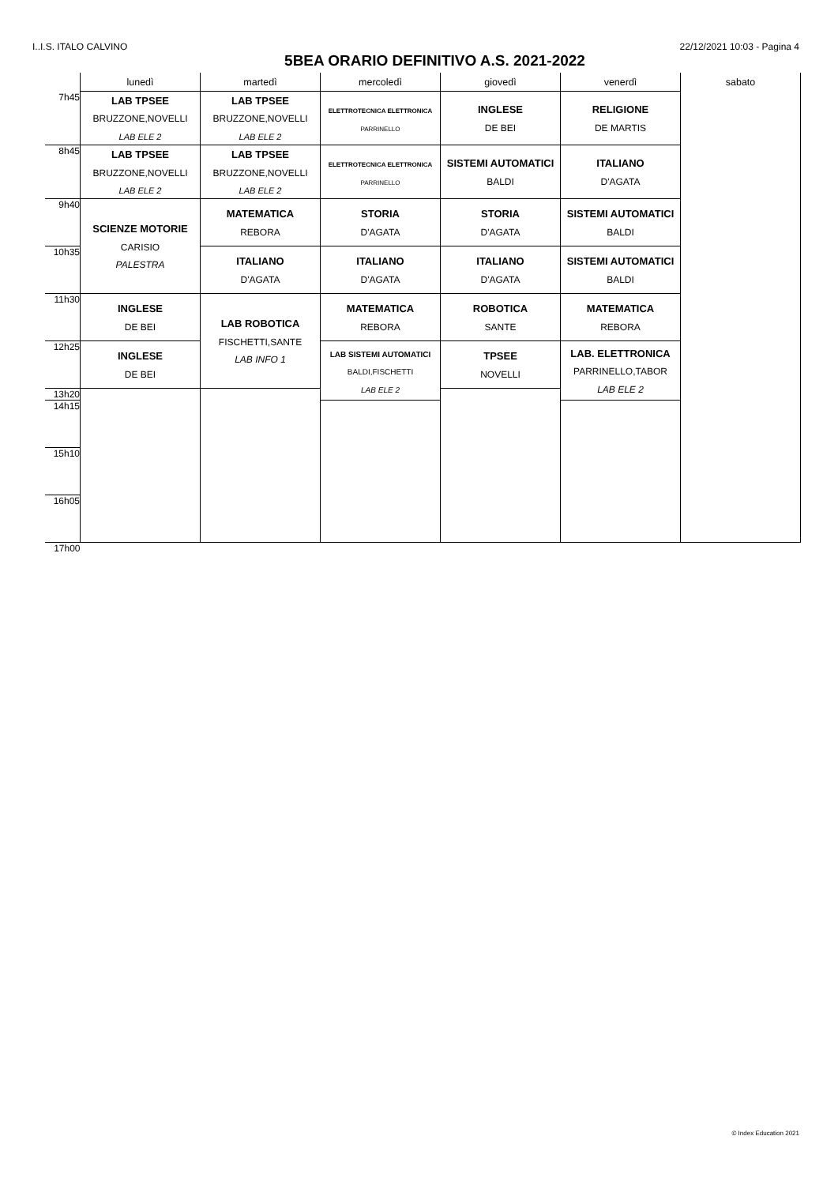I..I.S. ITALO CALVINO 22/12/2021 10:03 - Pagina 4
5BEA ORARIO DEFINITIVO A.S. 2021-2022
| | lunedì | martedì | mercoledì | giovedì | venerdì | sabato |
| --- | --- | --- | --- | --- | --- | --- |
| 7h45 | LAB TPSEE BRUZZONE,NOVELLI LAB ELE 2 | LAB TPSEE BRUZZONE,NOVELLI LAB ELE 2 | ELETTROTECNICA ELETTRONICA PARRINELLO | INGLESE DE BEI | RELIGIONE DE MARTIS | |
| 8h45 | LAB TPSEE BRUZZONE,NOVELLI LAB ELE 2 | LAB TPSEE BRUZZONE,NOVELLI LAB ELE 2 | ELETTROTECNICA ELETTRONICA PARRINELLO | SISTEMI AUTOMATICI BALDI | ITALIANO D'AGATA | |
| 9h40 | SCIENZE MOTORIE CARISIO PALESTRA | MATEMATICA REBORA | STORIA D'AGATA | STORIA D'AGATA | SISTEMI AUTOMATICI BALDI | |
| 10h35 | | ITALIANO D'AGATA | ITALIANO D'AGATA | ITALIANO D'AGATA | SISTEMI AUTOMATICI BALDI | |
| 11h30 | INGLESE DE BEI | LAB ROBOTICA FISCHETTI,SANTE LAB INFO 1 | MATEMATICA REBORA | ROBOTICA SANTE | MATEMATICA REBORA | |
| 12h25 | INGLESE DE BEI | | LAB SISTEMI AUTOMATICI BALDI,FISCHETTI LAB ELE 2 | TPSEE NOVELLI | LAB. ELETTRONICA PARRINELLO,TABOR LAB ELE 2 | |
| 13h20 | | | | | | |
| 14h15 | | | | | | |
| 15h10 | | | | | | |
| 16h05 | | | | | | |
| 17h00 | | | | | | |
© Index Education 2021